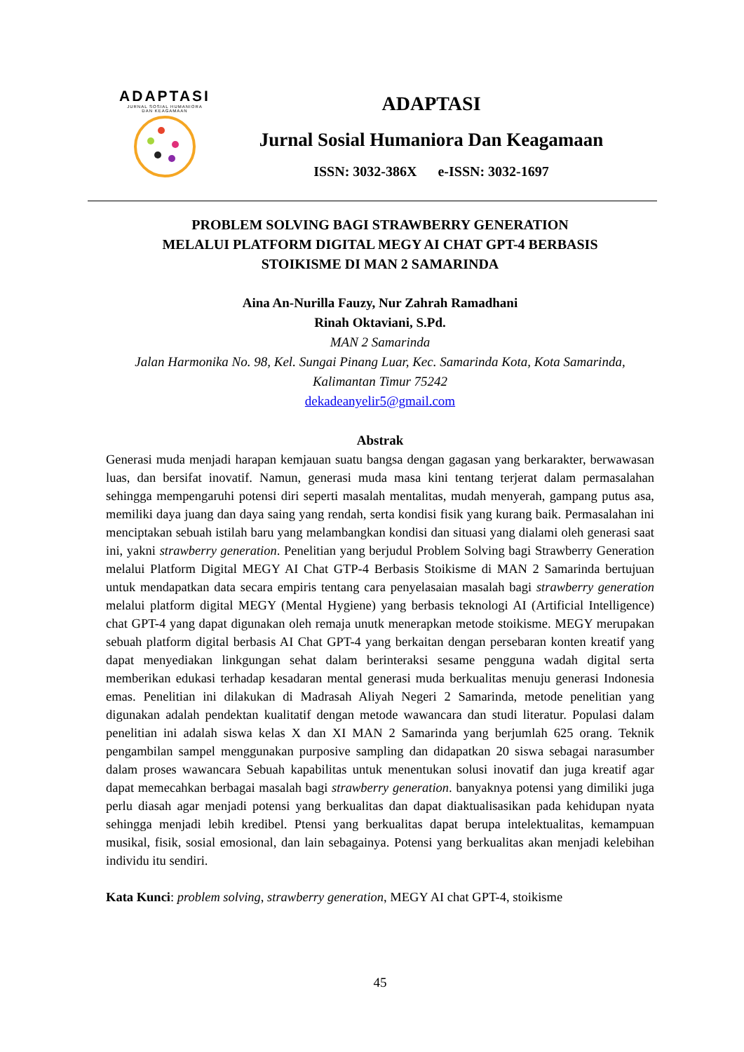ADAPTASI
JURNAL SOSIAL HUMANIORA
DAN KEAGAMAAN
ADAPTASI
Jurnal Sosial Humaniora Dan Keagamaan
ISSN: 3032-386X e-ISSN: 3032-1697
PROBLEM SOLVING BAGI STRAWBERRY GENERATION
MELALUI PLATFORM DIGITAL MEGY AI CHAT GPT-4 BERBASIS
STOIKISME DI MAN 2 SAMARINDA
Aina An-Nurilla Fauzy, Nur Zahrah Ramadhani
Rinah Oktaviani, S.Pd.
MAN 2 Samarinda
Jalan Harmonika No. 98, Kel. Sungai Pinang Luar, Kec. Samarinda Kota, Kota Samarinda, Kalimantan Timur 75242
dekadeanyelir5@gmail.com
Abstrak
Generasi muda menjadi harapan kemjauan suatu bangsa dengan gagasan yang berkarakter, berwawasan luas, dan bersifat inovatif. Namun, generasi muda masa kini tentang terjerat dalam permasalahan sehingga mempengaruhi potensi diri seperti masalah mentalitas, mudah menyerah, gampang putus asa, memiliki daya juang dan daya saing yang rendah, serta kondisi fisik yang kurang baik. Permasalahan ini menciptakan sebuah istilah baru yang melambangkan kondisi dan situasi yang dialami oleh generasi saat ini, yakni strawberry generation. Penelitian yang berjudul Problem Solving bagi Strawberry Generation melalui Platform Digital MEGY AI Chat GTP-4 Berbasis Stoikisme di MAN 2 Samarinda bertujuan untuk mendapatkan data secara empiris tentang cara penyelasaian masalah bagi strawberry generation melalui platform digital MEGY (Mental Hygiene) yang berbasis teknologi AI (Artificial Intelligence) chat GPT-4 yang dapat digunakan oleh remaja unutk menerapkan metode stoikisme. MEGY merupakan sebuah platform digital berbasis AI Chat GPT-4 yang berkaitan dengan persebaran konten kreatif yang dapat menyediakan linkgungan sehat dalam berinteraksi sesame pengguna wadah digital serta memberikan edukasi terhadap kesadaran mental generasi muda berkualitas menuju generasi Indonesia emas. Penelitian ini dilakukan di Madrasah Aliyah Negeri 2 Samarinda, metode penelitian yang digunakan adalah pendektan kualitatif dengan metode wawancara dan studi literatur. Populasi dalam penelitian ini adalah siswa kelas X dan XI MAN 2 Samarinda yang berjumlah 625 orang. Teknik pengambilan sampel menggunakan purposive sampling dan didapatkan 20 siswa sebagai narasumber dalam proses wawancara Sebuah kapabilitas untuk menentukan solusi inovatif dan juga kreatif agar dapat memecahkan berbagai masalah bagi strawberry generation. banyaknya potensi yang dimiliki juga perlu diasah agar menjadi potensi yang berkualitas dan dapat diaktualisasikan pada kehidupan nyata sehingga menjadi lebih kredibel. Ptensi yang berkualitas dapat berupa intelektualitas, kemampuan musikal, fisik, sosial emosional, dan lain sebagainya. Potensi yang berkualitas akan menjadi kelebihan individu itu sendiri.
Kata Kunci: problem solving, strawberry generation, MEGY AI chat GPT-4, stoikisme
45